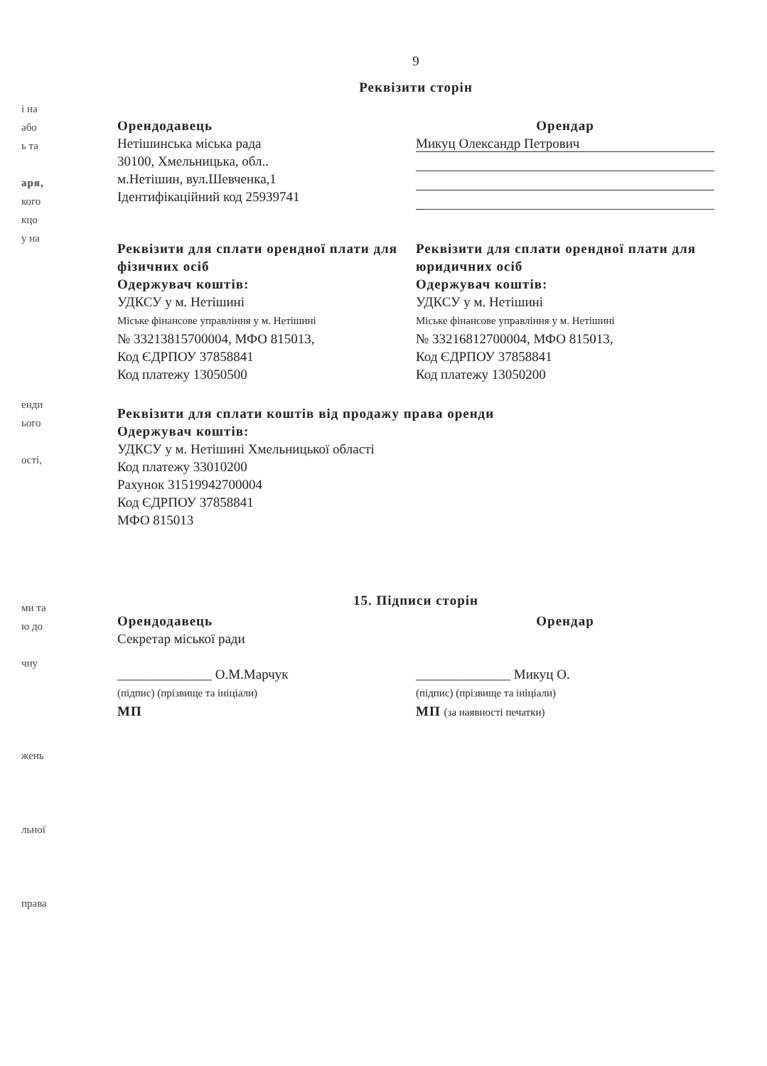і на
або
ь та
аря,
кого
кцо
у на
енди
ього
ості,
ми та
ю до
чну
жень
льної
права
9
Реквізити сторін
Орендодавець
Нетішинська міська рада
30100, Хмельницька, обл..
м.Нетішин, вул.Шевченка,1
Ідентифікаційний код 25939741
Орендар
Микуц Олександр Петрович
Реквізити для сплати орендної плати для фізичних осіб
Одержувач коштів:
УДКСУ у м. Нетішині
Міське фінансове управління у м. Нетішині
№ 33213815700004, МФО 815013,
Код ЄДРПОУ 37858841
Код платежу 13050500
Реквізити для сплати орендної плати для юридичних осіб
Одержувач коштів:
УДКСУ у м. Нетішині
Міське фінансове управління у м. Нетішині
№ 33216812700004, МФО 815013,
Код ЄДРПОУ 37858841
Код платежу 13050200
Реквізити для сплати коштів від продажу права оренди
Одержувач коштів:
УДКСУ у м. Нетішині Хмельницької області
Код платежу 33010200
Рахунок 31519942700004
Код ЄДРПОУ 37858841
МФО 815013
15. Підписи сторін
Орендодавець
Секретар міської ради
______________ О.М.Марчук
(підпис) (прізвище та ініціали)
МП
Орендар
______________ Микуц О.
(підпис) (прізвище та ініціали)
МП (за наявності печатки)